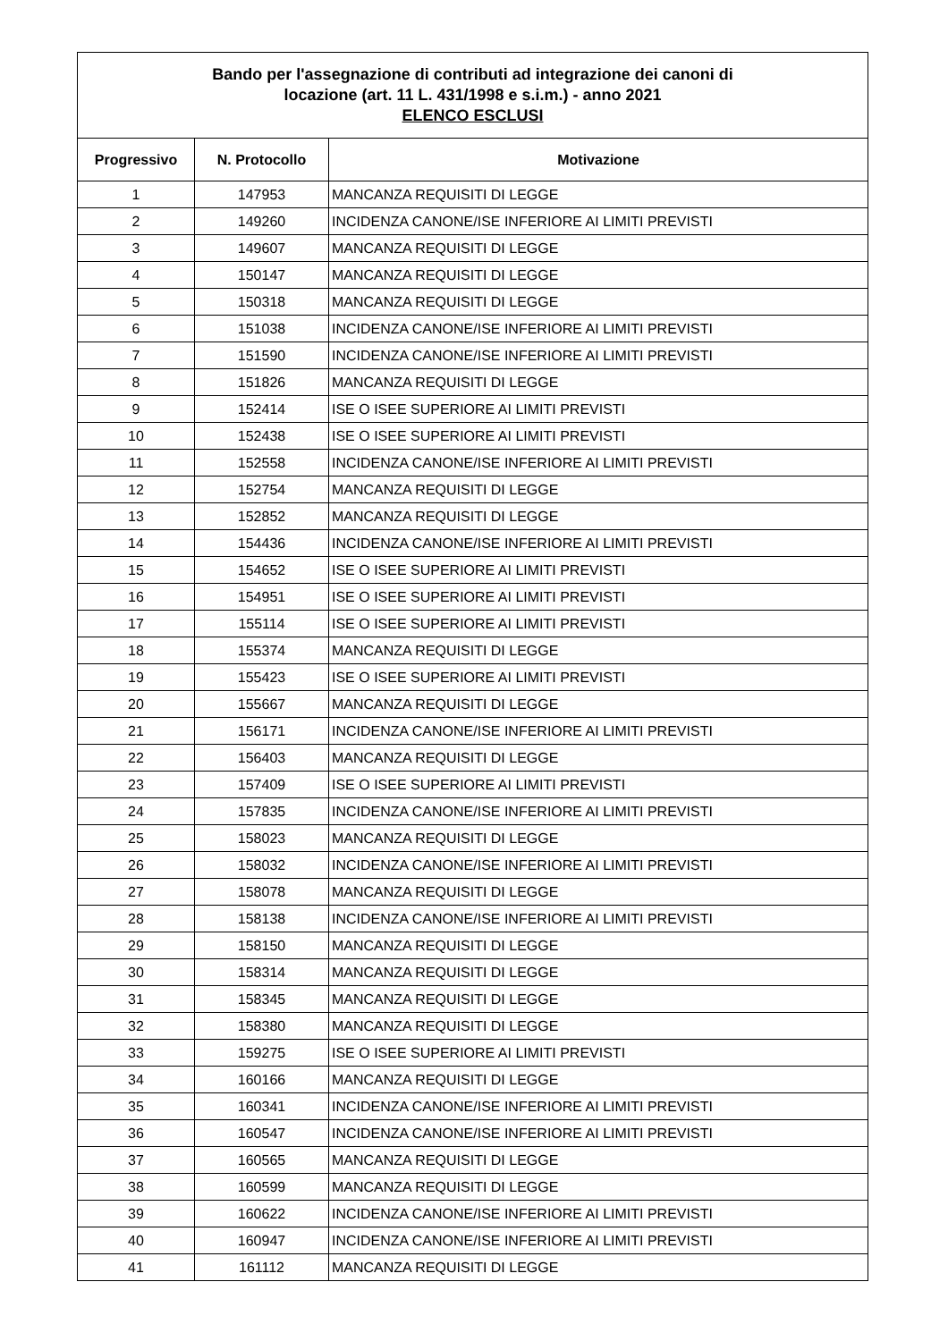| Bando per l'assegnazione di contributi ad integrazione dei canoni di locazione (art. 11 L. 431/1998 e s.i.m.) - anno 2021 ELENCO ESCLUSI | | |
| Progressivo | N. Protocollo | Motivazione |
| 1 | 147953 | MANCANZA REQUISITI DI LEGGE |
| 2 | 149260 | INCIDENZA CANONE/ISE INFERIORE AI LIMITI PREVISTI |
| 3 | 149607 | MANCANZA REQUISITI DI LEGGE |
| 4 | 150147 | MANCANZA REQUISITI DI LEGGE |
| 5 | 150318 | MANCANZA REQUISITI DI LEGGE |
| 6 | 151038 | INCIDENZA CANONE/ISE INFERIORE AI LIMITI PREVISTI |
| 7 | 151590 | INCIDENZA CANONE/ISE INFERIORE AI LIMITI PREVISTI |
| 8 | 151826 | MANCANZA REQUISITI DI LEGGE |
| 9 | 152414 | ISE O ISEE SUPERIORE AI LIMITI PREVISTI |
| 10 | 152438 | ISE O ISEE SUPERIORE AI LIMITI PREVISTI |
| 11 | 152558 | INCIDENZA CANONE/ISE INFERIORE AI LIMITI PREVISTI |
| 12 | 152754 | MANCANZA REQUISITI DI LEGGE |
| 13 | 152852 | MANCANZA REQUISITI DI LEGGE |
| 14 | 154436 | INCIDENZA CANONE/ISE INFERIORE AI LIMITI PREVISTI |
| 15 | 154652 | ISE O ISEE SUPERIORE AI LIMITI PREVISTI |
| 16 | 154951 | ISE O ISEE SUPERIORE AI LIMITI PREVISTI |
| 17 | 155114 | ISE O ISEE SUPERIORE AI LIMITI PREVISTI |
| 18 | 155374 | MANCANZA REQUISITI DI LEGGE |
| 19 | 155423 | ISE O ISEE SUPERIORE AI LIMITI PREVISTI |
| 20 | 155667 | MANCANZA REQUISITI DI LEGGE |
| 21 | 156171 | INCIDENZA CANONE/ISE INFERIORE AI LIMITI PREVISTI |
| 22 | 156403 | MANCANZA REQUISITI DI LEGGE |
| 23 | 157409 | ISE O ISEE SUPERIORE AI LIMITI PREVISTI |
| 24 | 157835 | INCIDENZA CANONE/ISE INFERIORE AI LIMITI PREVISTI |
| 25 | 158023 | MANCANZA REQUISITI DI LEGGE |
| 26 | 158032 | INCIDENZA CANONE/ISE INFERIORE AI LIMITI PREVISTI |
| 27 | 158078 | MANCANZA REQUISITI DI LEGGE |
| 28 | 158138 | INCIDENZA CANONE/ISE INFERIORE AI LIMITI PREVISTI |
| 29 | 158150 | MANCANZA REQUISITI DI LEGGE |
| 30 | 158314 | MANCANZA REQUISITI DI LEGGE |
| 31 | 158345 | MANCANZA REQUISITI DI LEGGE |
| 32 | 158380 | MANCANZA REQUISITI DI LEGGE |
| 33 | 159275 | ISE O ISEE SUPERIORE AI LIMITI PREVISTI |
| 34 | 160166 | MANCANZA REQUISITI DI LEGGE |
| 35 | 160341 | INCIDENZA CANONE/ISE INFERIORE AI LIMITI PREVISTI |
| 36 | 160547 | INCIDENZA CANONE/ISE INFERIORE AI LIMITI PREVISTI |
| 37 | 160565 | MANCANZA REQUISITI DI LEGGE |
| 38 | 160599 | MANCANZA REQUISITI DI LEGGE |
| 39 | 160622 | INCIDENZA CANONE/ISE INFERIORE AI LIMITI PREVISTI |
| 40 | 160947 | INCIDENZA CANONE/ISE INFERIORE AI LIMITI PREVISTI |
| 41 | 161112 | MANCANZA REQUISITI DI LEGGE |